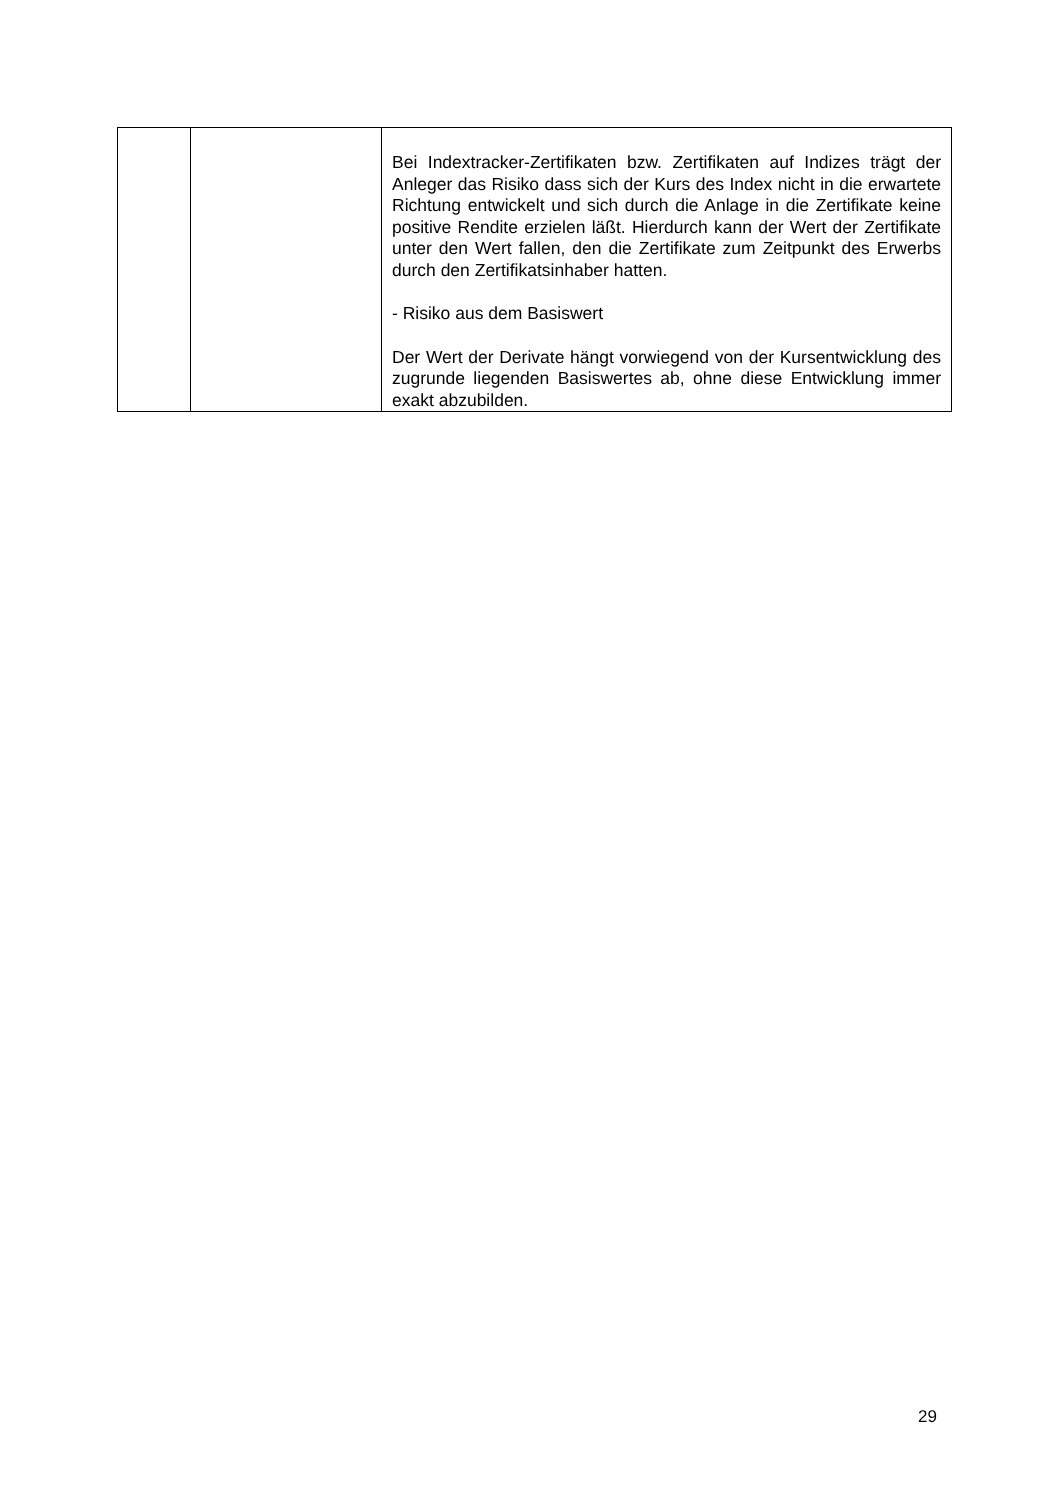| | | Bei Indextracker-Zertifikaten bzw. Zertifikaten auf Indizes trägt der Anleger das Risiko dass sich der Kurs des Index nicht in die erwartete Richtung entwickelt und sich durch die Anlage in die Zertifikate keine positive Rendite erzielen läßt. Hierdurch kann der Wert der Zertifikate unter den Wert fallen, den die Zertifikate zum Zeitpunkt des Erwerbs durch den Zertifikatsinhaber hatten. - Risiko aus dem Basiswert Der Wert der Derivate hängt vorwiegend von der Kursentwicklung des zugrunde liegenden Basiswertes ab, ohne diese Entwicklung immer exakt abzubilden. |
29